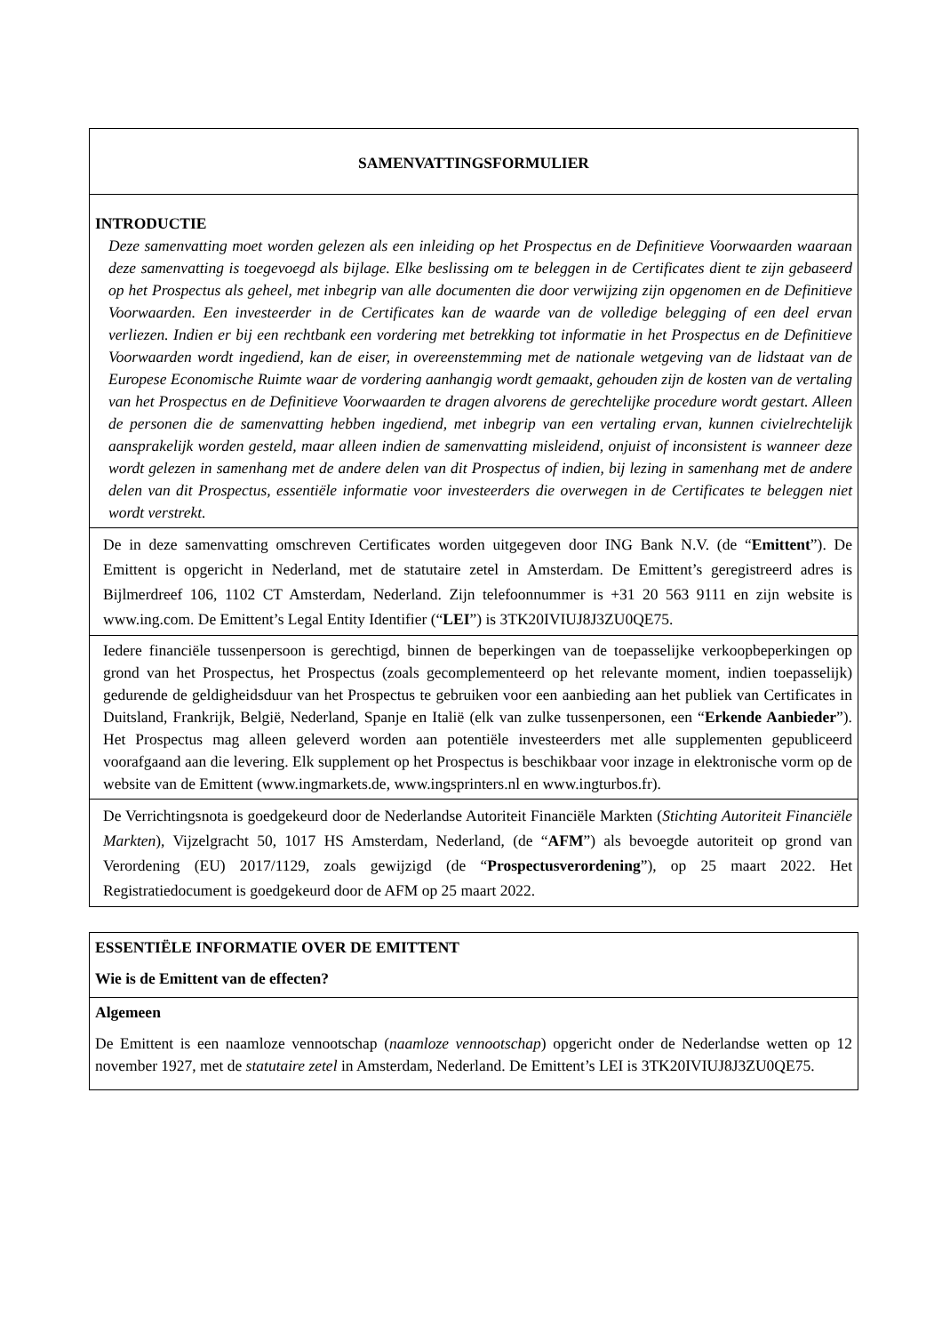| SAMENVATTINGSFORMULIER |
| INTRODUCTIE Deze samenvatting moet worden gelezen als een inleiding op het Prospectus en de Definitieve Voorwaarden waaraan deze samenvatting is toegevoegd als bijlage. Elke beslissing om te beleggen in de Certificates dient te zijn gebaseerd op het Prospectus als geheel, met inbegrip van alle documenten die door verwijzing zijn opgenomen en de Definitieve Voorwaarden. Een investeerder in de Certificates kan de waarde van de volledige belegging of een deel ervan verliezen. Indien er bij een rechtbank een vordering met betrekking tot informatie in het Prospectus en de Definitieve Voorwaarden wordt ingediend, kan de eiser, in overeenstemming met de nationale wetgeving van de lidstaat van de Europese Economische Ruimte waar de vordering aanhangig wordt gemaakt, gehouden zijn de kosten van de vertaling van het Prospectus en de Definitieve Voorwaarden te dragen alvorens de gerechtelijke procedure wordt gestart. Alleen de personen die de samenvatting hebben ingediend, met inbegrip van een vertaling ervan, kunnen civielrechtelijk aansprakelijk worden gesteld, maar alleen indien de samenvatting misleidend, onjuist of inconsistent is wanneer deze wordt gelezen in samenhang met de andere delen van dit Prospectus of indien, bij lezing in samenhang met de andere delen van dit Prospectus, essentiële informatie voor investeerders die overwegen in de Certificates te beleggen niet wordt verstrekt. |
| De in deze samenvatting omschreven Certificates worden uitgegeven door ING Bank N.V. (de “ Emittent ”). De Emittent is opgericht in Nederland, met de statutaire zetel in Amsterdam. De Emittent’s geregistreerd adres is Bijlmerdreef 106, 1102 CT Amsterdam, Nederland. Zijn telefoonnummer is +31 20 563 9111 en zijn website is www.ing.com. De Emittent’s Legal Entity Identifier (“ LEI ”) is 3TK20IVIUJ8J3ZU0QE75. |
| Iedere financiële tussenpersoon is gerechtigd, binnen de beperkingen van de toepasselijke verkoopbeperkingen op grond van het Prospectus, het Prospectus (zoals gecomplementeerd op het relevante moment, indien toepasselijk) gedurende de geldigheidsduur van het Prospectus te gebruiken voor een aanbieding aan het publiek van Certificates in Duitsland, Frankrijk, België, Nederland, Spanje en Italië (elk van zulke tussenpersonen, een “ Erkende Aanbieder ”). Het Prospectus mag alleen geleverd worden aan potentiële investeerders met alle supplementen gepubliceerd voorafgaand aan die levering. Elk supplement op het Prospectus is beschikbaar voor inzage in elektronische vorm op de website van de Emittent (www.ingmarkets.de, www.ingsprinters.nl en www.ingturbos.fr). |
| De Verrichtingsnota is goedgekeurd door de Nederlandse Autoriteit Financiële Markten ( Stichting Autoriteit Financiële Markten ), Vijzelgracht 50, 1017 HS Amsterdam, Nederland, (de “ AFM ”) als bevoegde autoriteit op grond van Verordening (EU) 2017/1129, zoals gewijzigd (de “ Prospectusverordening ”), op 25 maart 2022. Het Registratiedocument is goedgekeurd door de AFM op 25 maart 2022. |
| ESSENTIËLE INFORMATIE OVER DE EMITTENT Wie is de Emittent van de effecten? |
| Algemeen De Emittent is een naamloze vennootschap ( naamloze vennootschap ) opgericht onder de Nederlandse wetten op 12 november 1927, met de statutaire zetel in Amsterdam, Nederland. De Emittent’s LEI is 3TK20IVIUJ8J3ZU0QE75. |